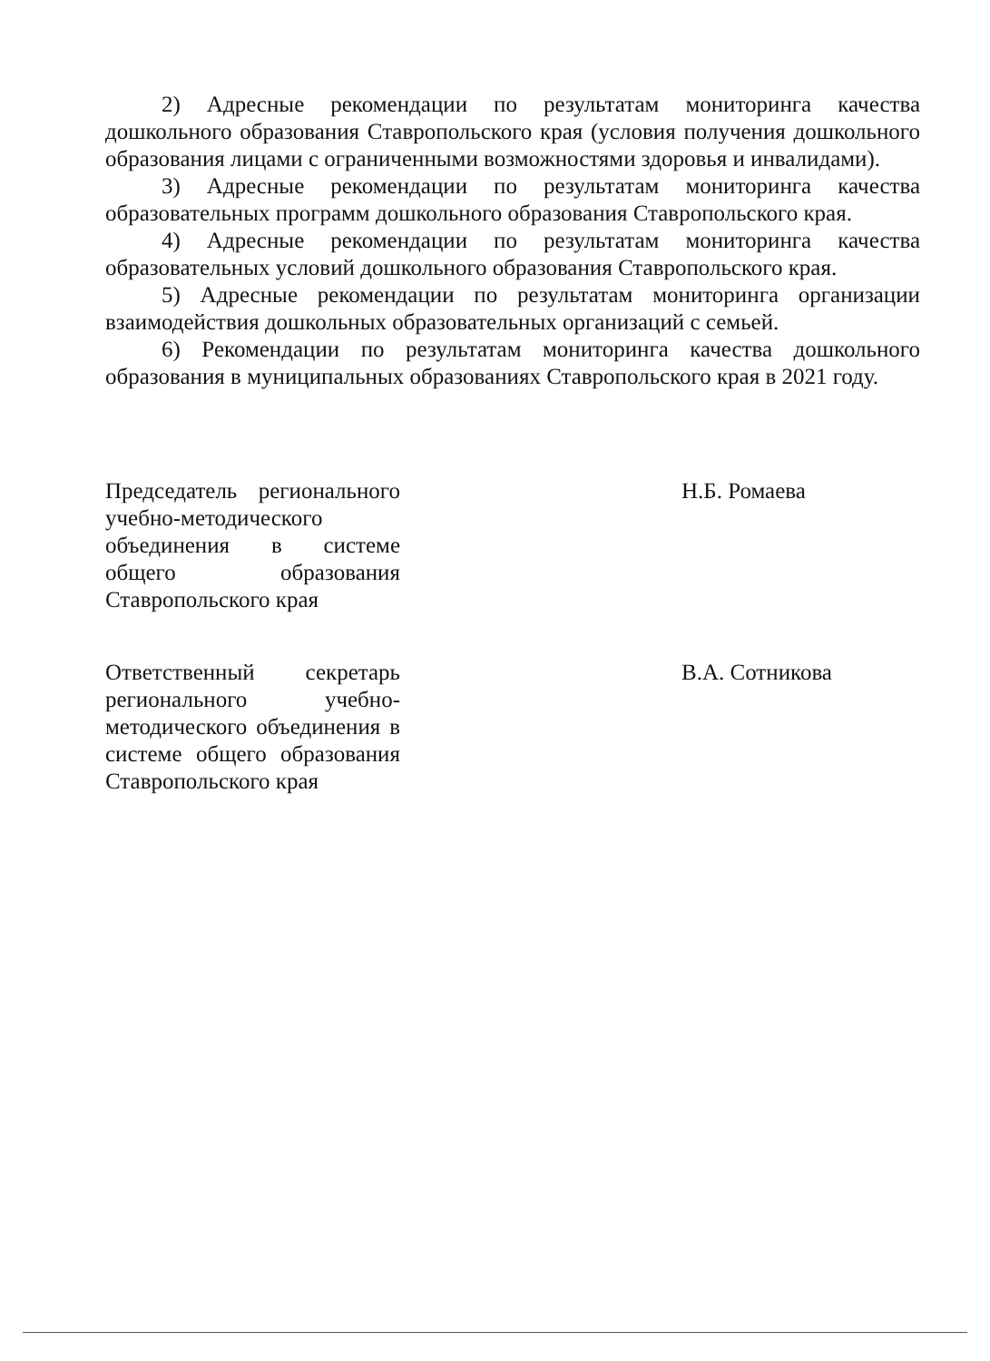2) Адресные рекомендации по результатам мониторинга качества дошкольного образования Ставропольского края (условия получения дошкольного образования лицами с ограниченными возможностями здоровья и инвалидами).
3) Адресные рекомендации по результатам мониторинга качества образовательных программ дошкольного образования Ставропольского края.
4) Адресные рекомендации по результатам мониторинга качества образовательных условий дошкольного образования Ставропольского края.
5) Адресные рекомендации по результатам мониторинга организации взаимодействия дошкольных образовательных организаций с семьей.
6) Рекомендации по результатам мониторинга качества дошкольного образования в муниципальных образованиях Ставропольского края в 2021 году.
Председатель регионального учебно-методического объединения в системе общего образования Ставропольского края
Н.Б. Ромаева
Ответственный секретарь регионального учебно-методического объединения в системе общего образования Ставропольского края
В.А. Сотникова